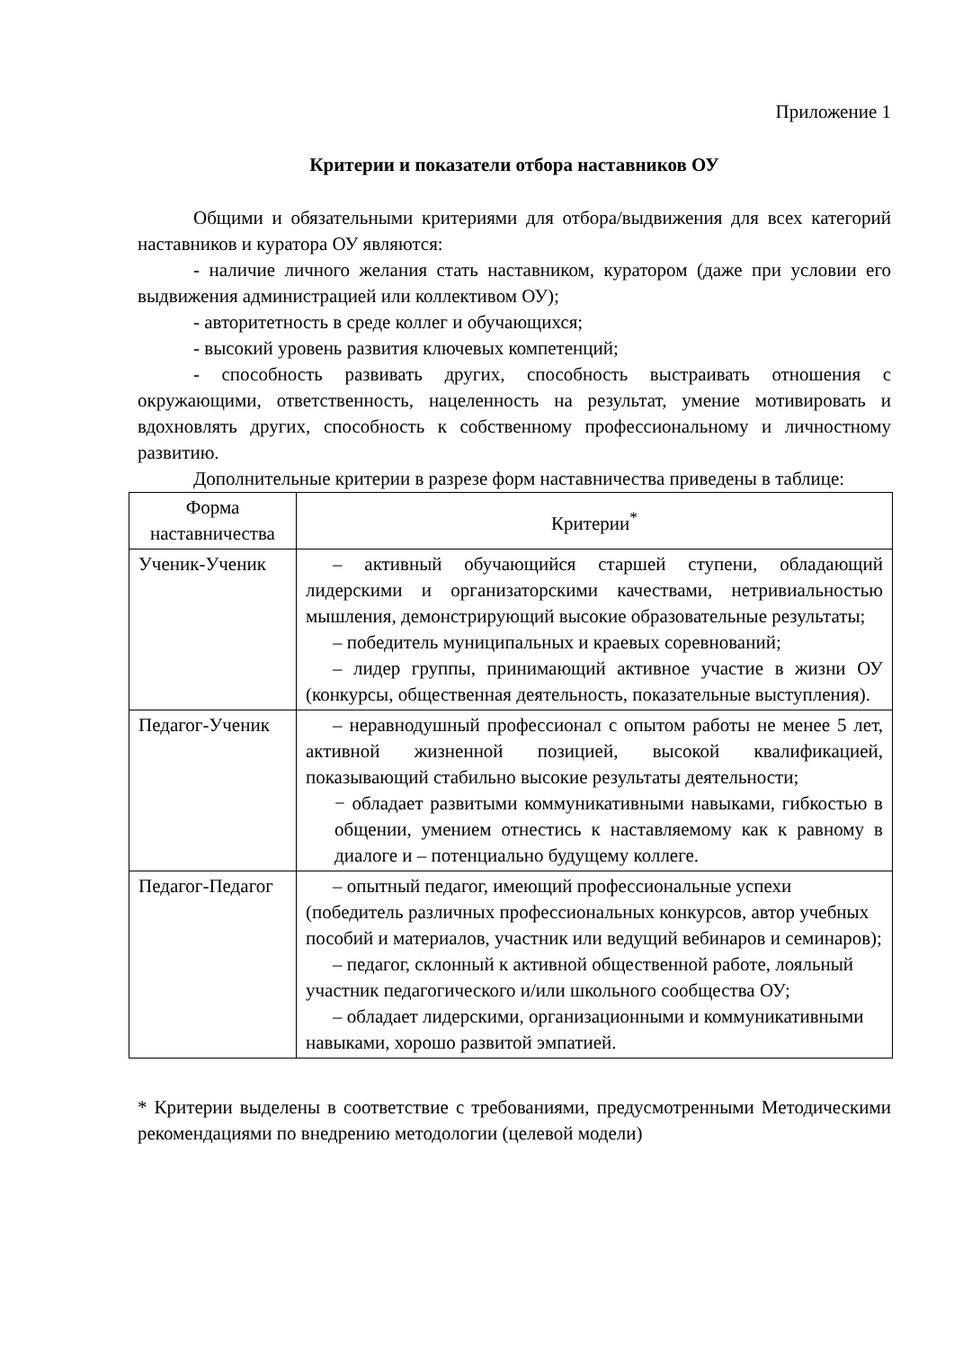Приложение 1
Критерии и показатели отбора наставников ОУ
Общими и обязательными критериями для отбора/выдвижения для всех категорий наставников и куратора ОУ являются:
- наличие личного желания стать наставником, куратором (даже при условии его выдвижения администрацией или коллективом ОУ);
- авторитетность в среде коллег и обучающихся;
- высокий уровень развития ключевых компетенций;
- способность развивать других, способность выстраивать отношения с окружающими, ответственность, нацеленность на результат, умение мотивировать и вдохновлять других, способность к собственному профессиональному и личностному развитию.
Дополнительные критерии в разрезе форм наставничества приведены в таблице:
| Форма наставничества | Критерии<sup>*</sup> |
| --- | --- |
| Ученик-Ученик | – активный обучающийся старшей ступени, обладающий лидерскими и организаторскими качествами, нетривиальностью мышления, демонстрирующий высокие образовательные результаты; – победитель муниципальных и краевых соревнований; – лидер группы, принимающий активное участие в жизни ОУ (конкурсы, общественная деятельность, показательные выступления). |
| Педагог-Ученик | – неравнодушный профессионал с опытом работы не менее 5 лет, активной жизненной позицией, высокой квалификацией, показывающий стабильно высокие результаты деятельности; − обладает развитыми коммуникативными навыками, гибкостью в общении, умением отнестись к наставляемому как к равному в диалоге и – потенциально будущему коллеге. |
| Педагог-Педагог | – опытный педагог, имеющий профессиональные успехи (победитель различных профессиональных конкурсов, автор учебных пособий и материалов, участник или ведущий вебинаров и семинаров); – педагог, склонный к активной общественной работе, лояльный участник педагогического и/или школьного сообщества ОУ; – обладает лидерскими, организационными и коммуникативными навыками, хорошо развитой эмпатией. |
* Критерии выделены в соответствие с требованиями, предусмотренными Методическими рекомендациями по внедрению методологии (целевой модели)